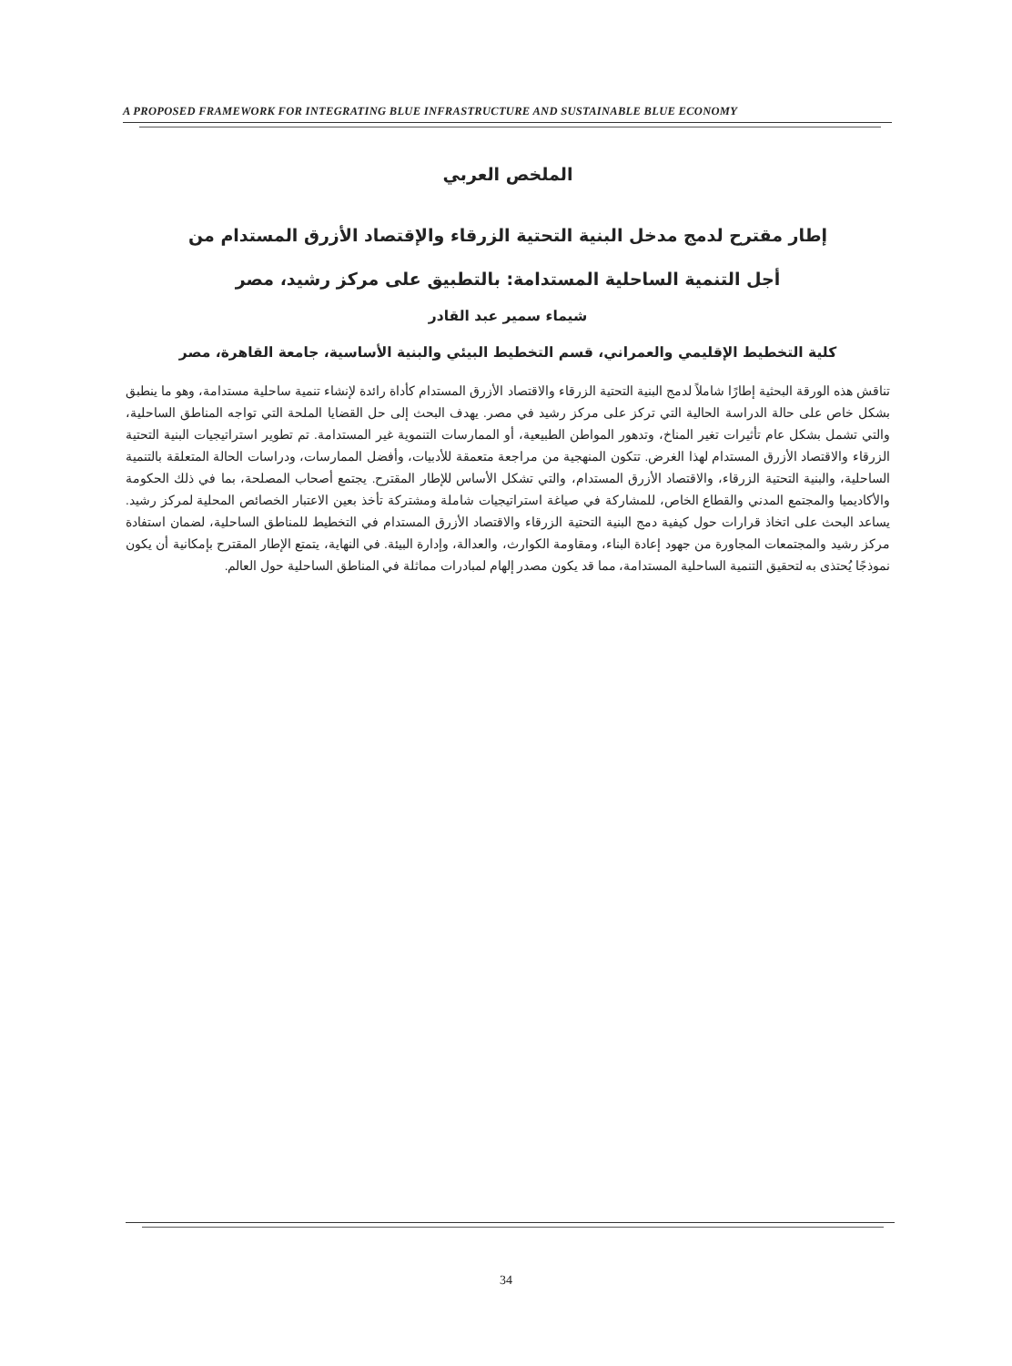A PROPOSED FRAMEWORK FOR INTEGRATING BLUE INFRASTRUCTURE AND SUSTAINABLE BLUE ECONOMY
الملخص العربي
إطار مقترح لدمج مدخل البنية التحتية الزرقاء والإقتصاد الأزرق المستدام من
أجل التنمية الساحلية المستدامة: بالتطبيق على مركز رشيد، مصر
شيماء سمير عبد القادر
كلية التخطيط الإقليمي والعمراني، قسم التخطيط البيئي والبنية الأساسية، جامعة القاهرة، مصر
تناقش هذه الورقة البحثية إطارًا شاملاً لدمج البنية التحتية الزرقاء والاقتصاد الأزرق المستدام كأداة رائدة لإنشاء تنمية ساحلية مستدامة، وهو ما ينطبق بشكل خاص على حالة الدراسة الحالية التي تركز على مركز رشيد في مصر. يهدف البحث إلى حل القضايا الملحة التي تواجه المناطق الساحلية، والتي تشمل بشكل عام تأثيرات تغير المناخ، وتدهور المواطن الطبيعية، أو الممارسات التنموية غير المستدامة. تم تطوير استراتيجيات البنية التحتية الزرقاء والاقتصاد الأزرق المستدام لهذا الغرض. تتكون المنهجية من مراجعة متعمقة للأدبيات، وأفضل الممارسات، ودراسات الحالة المتعلقة بالتنمية الساحلية، والبنية التحتية الزرقاء، والاقتصاد الأزرق المستدام، والتي تشكل الأساس للإطار المقترح. يجتمع أصحاب المصلحة، بما في ذلك الحكومة والأكاديميا والمجتمع المدني والقطاع الخاص، للمشاركة في صياغة استراتيجيات شاملة ومشتركة تأخذ بعين الاعتبار الخصائص المحلية لمركز رشيد. يساعد البحث على اتخاذ قرارات حول كيفية دمج البنية التحتية الزرقاء والاقتصاد الأزرق المستدام في التخطيط للمناطق الساحلية، لضمان استفادة مركز رشيد والمجتمعات المجاورة من جهود إعادة البناء، ومقاومة الكوارث، والعدالة، وإدارة البيئة. في النهاية، يتمتع الإطار المقترح بإمكانية أن يكون نموذجًا يُحتذى به لتحقيق التنمية الساحلية المستدامة، مما قد يكون مصدر إلهام لمبادرات مماثلة في المناطق الساحلية حول العالم.
34